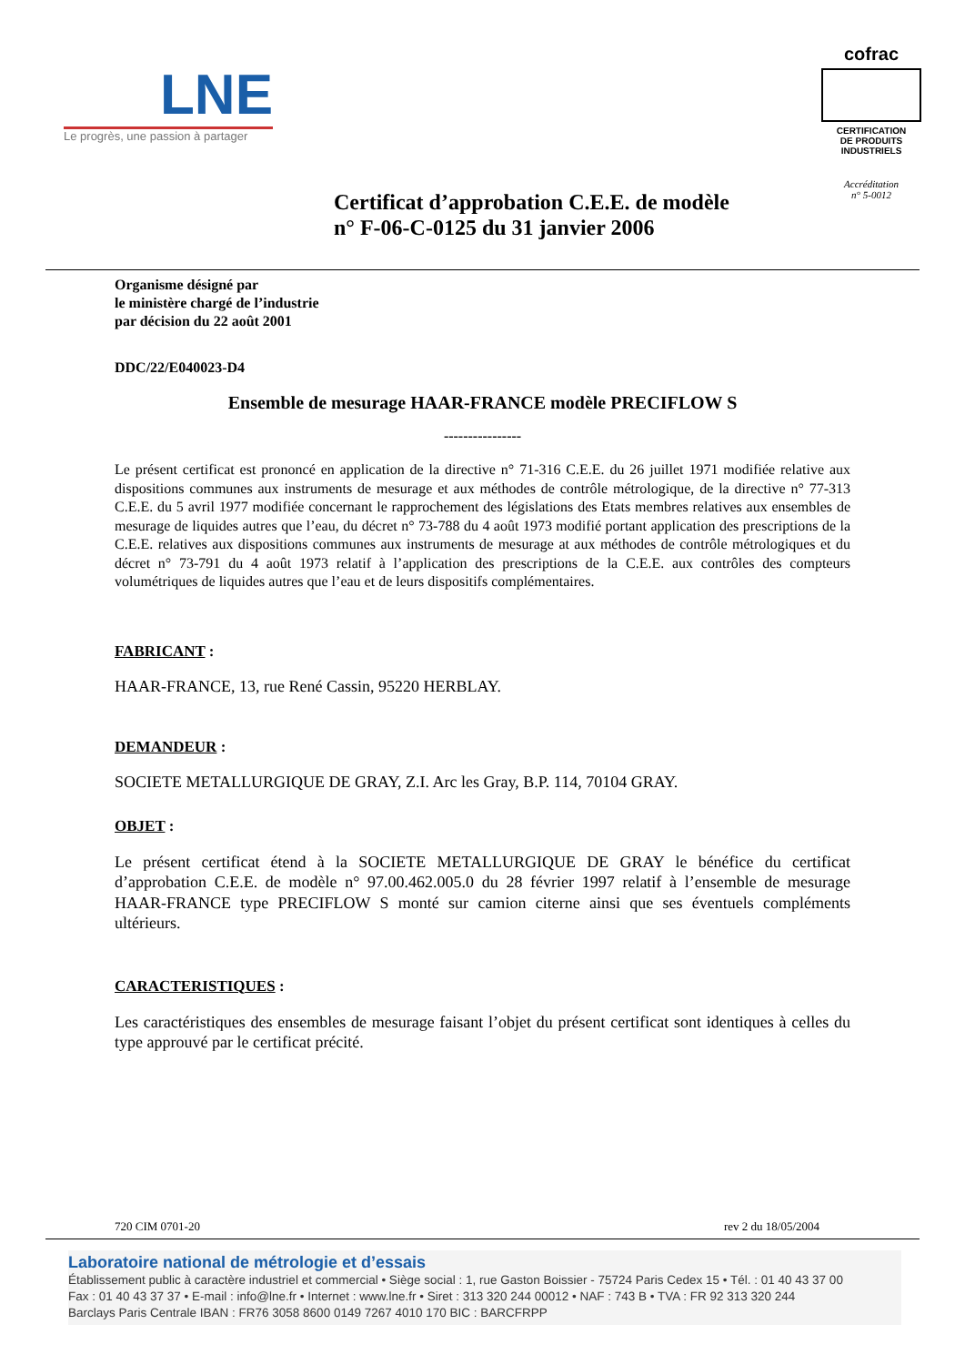LNE
Le progrès, une passion à partager
cofrac
CERTIFICATION
DE PRODUITS
INDUSTRIELS
Accréditation
n° 5-0012
Certificat d’approbation C.E.E. de modèle
n° F-06-C-0125 du 31 janvier 2006
Organisme désigné par
le ministère chargé de l’industrie
par décision du 22 août 2001
DDC/22/E040023-D4
Ensemble de mesurage HAAR-FRANCE modèle PRECIFLOW S
----------------
Le présent certificat est prononcé en application de la directive n° 71-316 C.E.E. du 26 juillet 1971 modifiée relative aux dispositions communes aux instruments de mesurage et aux méthodes de contrôle métrologique, de la directive n° 77-313 C.E.E. du 5 avril 1977 modifiée concernant le rapprochement des législations des Etats membres relatives aux ensembles de mesurage de liquides autres que l’eau, du décret n° 73-788 du 4 août 1973 modifié portant application des prescriptions de la C.E.E. relatives aux dispositions communes aux instruments de mesurage at aux méthodes de contrôle métrologiques et du décret n° 73-791 du 4 août 1973 relatif à l’application des prescriptions de la C.E.E. aux contrôles des compteurs volumétriques de liquides autres que l’eau et de leurs dispositifs complémentaires.
FABRICANT :
HAAR-FRANCE, 13, rue René Cassin, 95220 HERBLAY.
DEMANDEUR :
SOCIETE METALLURGIQUE DE GRAY, Z.I. Arc les Gray, B.P. 114, 70104 GRAY.
OBJET :
Le présent certificat étend à la SOCIETE METALLURGIQUE DE GRAY le bénéfice du certificat d’approbation C.E.E. de modèle n° 97.00.462.005.0 du 28 février 1997 relatif à l’ensemble de mesurage HAAR-FRANCE type PRECIFLOW S monté sur camion citerne ainsi que ses éventuels compléments ultérieurs.
CARACTERISTIQUES :
Les caractéristiques des ensembles de mesurage faisant l’objet du présent certificat sont identiques à celles du type approuvé par le certificat précité.
720 CIM 0701-20 rev 2 du 18/05/2004
Laboratoire national de métrologie et d’essais
Établissement public à caractère industriel et commercial • Siège social : 1, rue Gaston Boissier - 75724 Paris Cedex 15 • Tél. : 01 40 43 37 00
Fax : 01 40 43 37 37 • E-mail : info@lne.fr • Internet : www.lne.fr • Siret : 313 320 244 00012 • NAF : 743 B • TVA : FR 92 313 320 244
Barclays Paris Centrale IBAN : FR76 3058 8600 0149 7267 4010 170 BIC : BARCFRPP